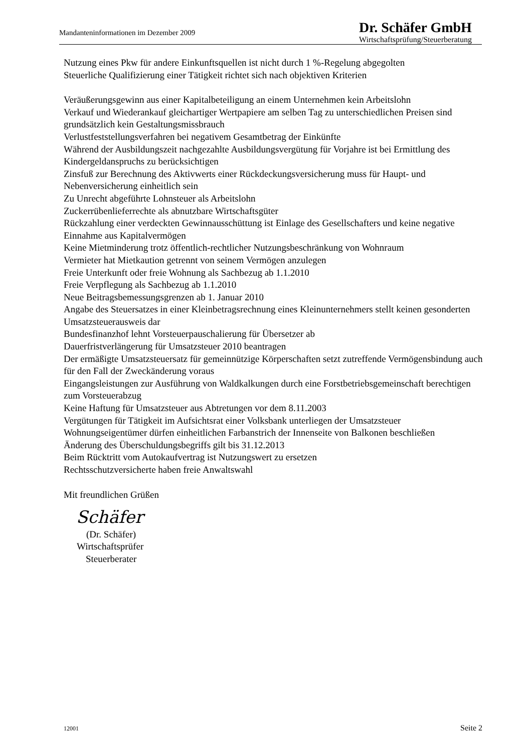Mandanteninformationen im Dezember 2009
Dr. Schäfer GmbH
Wirtschaftsprüfung/Steuerberatung
Nutzung eines Pkw für andere Einkunftsquellen ist nicht durch 1 %-Regelung abgegolten
Steuerliche Qualifizierung einer Tätigkeit richtet sich nach objektiven Kriterien
Veräußerungsgewinn aus einer Kapitalbeteiligung an einem Unternehmen kein Arbeitslohn
Verkauf und Wiederankauf gleichartiger Wertpapiere am selben Tag zu unterschiedlichen Preisen sind grundsätzlich kein Gestaltungsmissbrauch
Verlustfeststellungsverfahren bei negativem Gesamtbetrag der Einkünfte
Während der Ausbildungszeit nachgezahlte Ausbildungsvergütung für Vorjahre ist bei Ermittlung des Kindergeldanspruchs zu berücksichtigen
Zinsfuß zur Berechnung des Aktivwerts einer Rückdeckungsversicherung muss für Haupt- und Nebenversicherung einheitlich sein
Zu Unrecht abgeführte Lohnsteuer als Arbeitslohn
Zuckerrübenlieferrechte als abnutzbare Wirtschaftsgüter
Rückzahlung einer verdeckten Gewinnausschüttung ist Einlage des Gesellschafters und keine negative Einnahme aus Kapitalvermögen
Keine Mietminderung trotz öffentlich-rechtlicher Nutzungsbeschränkung von Wohnraum
Vermieter hat Mietkaution getrennt von seinem Vermögen anzulegen
Freie Unterkunft oder freie Wohnung als Sachbezug ab 1.1.2010
Freie Verpflegung als Sachbezug ab 1.1.2010
Neue Beitragsbemessungsgrenzen ab 1. Januar 2010
Angabe des Steuersatzes in einer Kleinbetragsrechnung eines Kleinunternehmers stellt keinen gesonderten Umsatzsteuerausweis dar
Bundesfinanzhof lehnt Vorsteuerpauschalierung für Übersetzer ab
Dauerfristverlängerung für Umsatzsteuer 2010 beantragen
Der ermäßigte Umsatzsteuersatz für gemeinnützige Körperschaften setzt zutreffende Vermögensbindung auch für den Fall der Zweckänderung voraus
Eingangsleistungen zur Ausführung von Waldkalkungen durch eine Forstbetriebsgemeinschaft berechtigen zum Vorsteuerabzug
Keine Haftung für Umsatzsteuer aus Abtretungen vor dem 8.11.2003
Vergütungen für Tätigkeit im Aufsichtsrat einer Volksbank unterliegen der Umsatzsteuer
Wohnungseigentümer dürfen einheitlichen Farbanstrich der Innenseite von Balkonen beschließen
Änderung des Überschuldungsbegriffs gilt bis 31.12.2013
Beim Rücktritt vom Autokaufvertrag ist Nutzungswert zu ersetzen
Rechtsschutzversicherte haben freie Anwaltswahl
Mit freundlichen Grüßen
Schäfer
(Dr. Schäfer)
Wirtschaftsprüfer
Steuerberater
12001 Seite 2